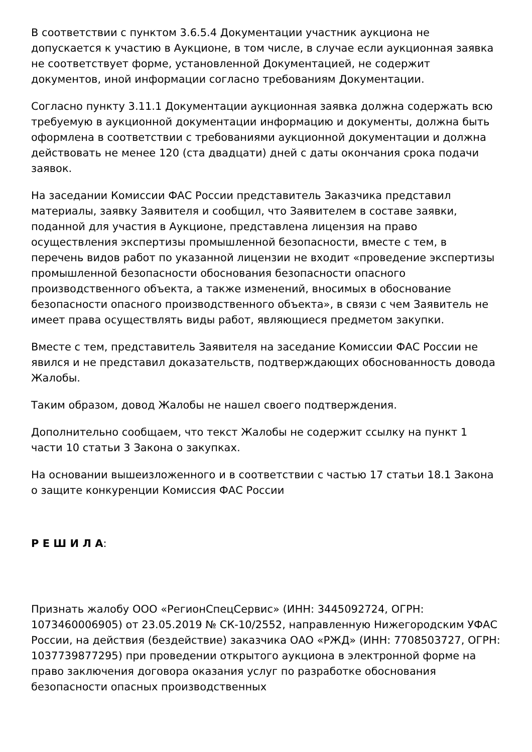В соответствии с пунктом 3.6.5.4 Документации участник аукциона не допускается к участию в Аукционе, в том числе, в случае если аукционная заявка не соответствует форме, установленной Документацией, не содержит документов, иной информации согласно требованиям Документации.
Согласно пункту 3.11.1 Документации аукционная заявка должна содержать всю требуемую в аукционной документации информацию и документы, должна быть оформлена в соответствии с требованиями аукционной документации и должна действовать не менее 120 (ста двадцати) дней с даты окончания срока подачи заявок.
На заседании Комиссии ФАС России представитель Заказчика представил материалы, заявку Заявителя и сообщил, что Заявителем в составе заявки, поданной для участия в Аукционе, представлена лицензия на право осуществления экспертизы промышленной безопасности, вместе с тем, в перечень видов работ по указанной лицензии не входит «проведение экспертизы промышленной безопасности обоснования безопасности опасного производственного объекта, а также изменений, вносимых в обоснование безопасности опасного производственного объекта», в связи с чем Заявитель не имеет права осуществлять виды работ, являющиеся предметом закупки.
Вместе с тем, представитель Заявителя на заседание Комиссии ФАС России не явился и не представил доказательств, подтверждающих обоснованность довода Жалобы.
Таким образом, довод Жалобы не нашел своего подтверждения.
Дополнительно сообщаем, что текст Жалобы не содержит ссылку на пункт 1 части 10 статьи 3 Закона о закупках.
На основании вышеизложенного и в соответствии с частью 17 статьи 18.1 Закона о защите конкуренции Комиссия ФАС России
Р Е Ш И Л А:
Признать жалобу ООО «РегионСпецСервис» (ИНН: 3445092724, ОГРН: 1073460006905) от 23.05.2019 № СК-10/2552, направленную Нижегородским УФАС России, на действия (бездействие) заказчика ОАО «РЖД» (ИНН: 7708503727, ОГРН: 1037739877295) при проведении открытого аукциона в электронной форме на право заключения договора оказания услуг по разработке обоснования безопасности опасных производственных